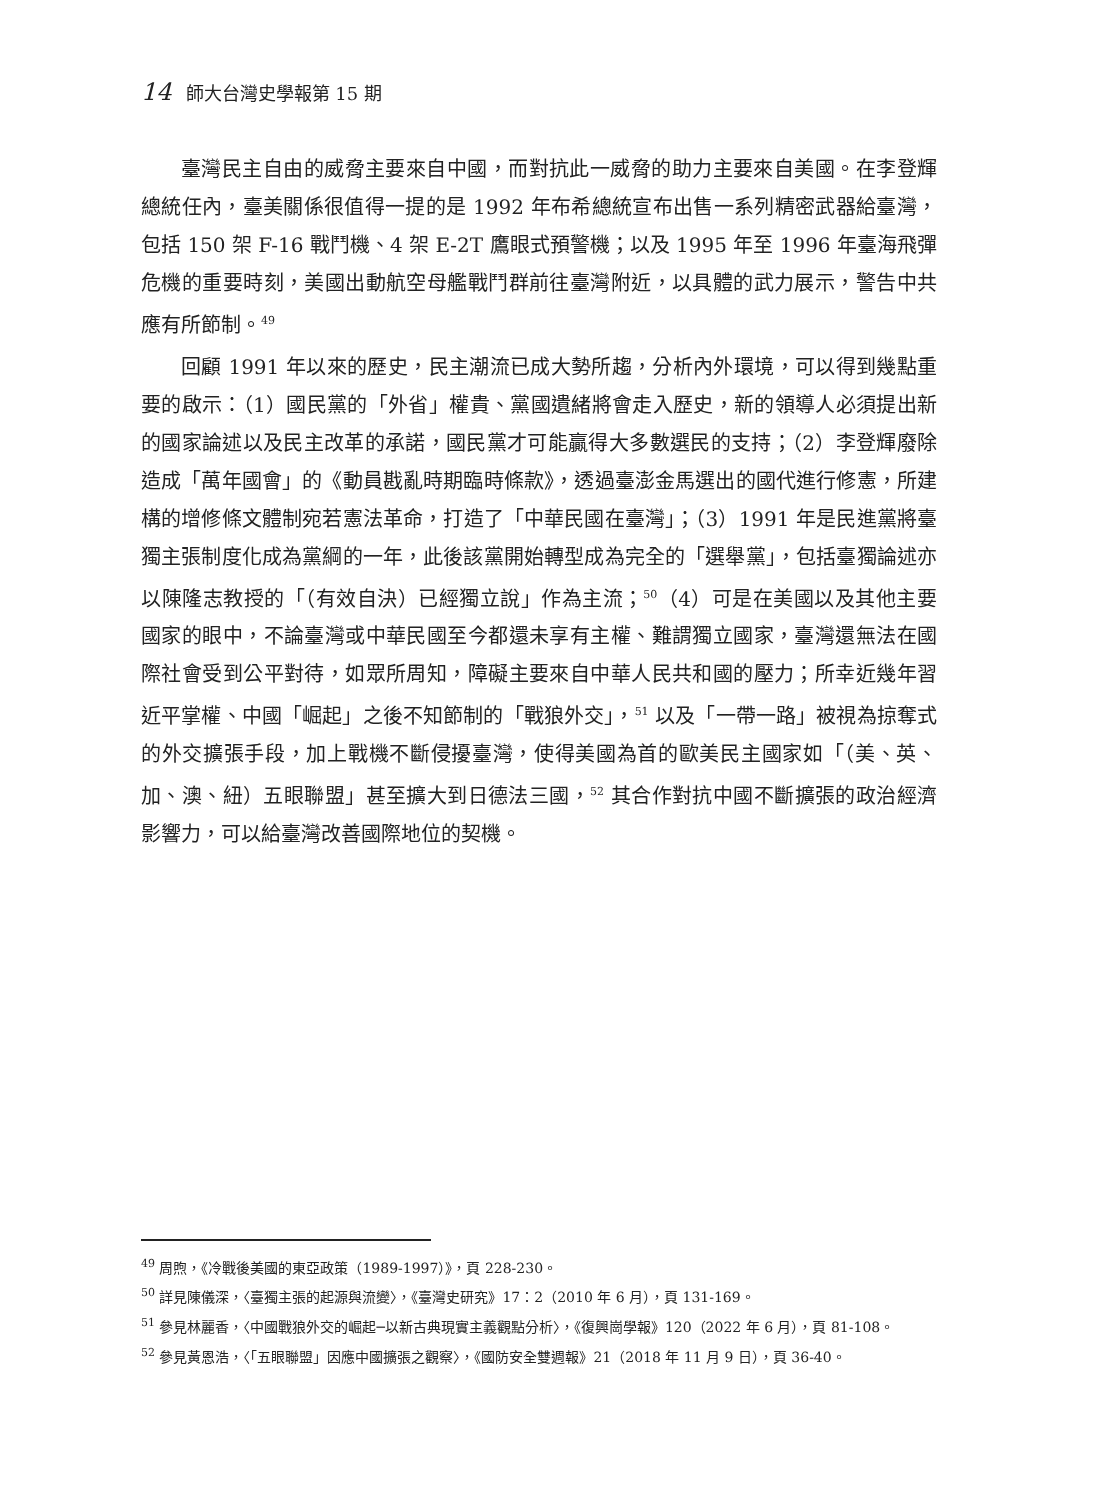14 師大台灣史學報第 15 期
臺灣民主自由的威脅主要來自中國，而對抗此一威脅的助力主要來自美國。在李登輝總統任內，臺美關係很值得一提的是 1992 年布希總統宣布出售一系列精密武器給臺灣，包括 150 架 F-16 戰鬥機、4 架 E-2T 鷹眼式預警機；以及 1995 年至 1996 年臺海飛彈危機的重要時刻，美國出動航空母艦戰鬥群前往臺灣附近，以具體的武力展示，警告中共應有所節制。<sup>49</sup>
回顧 1991 年以來的歷史，民主潮流已成大勢所趨，分析內外環境，可以得到幾點重要的啟示：（1）國民黨的「外省」權貴、黨國遺緒將會走入歷史，新的領導人必須提出新的國家論述以及民主改革的承諾，國民黨才可能贏得大多數選民的支持；（2）李登輝廢除造成「萬年國會」的《動員戡亂時期臨時條款》，透過臺澎金馬選出的國代進行修憲，所建構的增修條文體制宛若憲法革命，打造了「中華民國在臺灣」；（3）1991 年是民進黨將臺獨主張制度化成為黨綱的一年，此後該黨開始轉型成為完全的「選舉黨」，包括臺獨論述亦以陳隆志教授的「（有效自決）已經獨立說」作為主流；<sup>50</sup>（4）可是在美國以及其他主要國家的眼中，不論臺灣或中華民國至今都還未享有主權、難謂獨立國家，臺灣還無法在國際社會受到公平對待，如眾所周知，障礙主要來自中華人民共和國的壓力；所幸近幾年習近平掌權、中國「崛起」之後不知節制的「戰狼外交」，<sup>51</sup> 以及「一帶一路」被視為掠奪式的外交擴張手段，加上戰機不斷侵擾臺灣，使得美國為首的歐美民主國家如「（美、英、加、澳、紐）五眼聯盟」甚至擴大到日德法三國，<sup>52</sup> 其合作對抗中國不斷擴張的政治經濟影響力，可以給臺灣改善國際地位的契機。
<sup>49</sup> 周煦，《冷戰後美國的東亞政策（1989-1997）》，頁 228-230。
<sup>50</sup> 詳見陳儀深，〈臺獨主張的起源與流變〉，《臺灣史研究》17：2（2010 年 6 月），頁 131-169。
<sup>51</sup> 參見林麗香，〈中國戰狼外交的崛起─以新古典現實主義觀點分析〉，《復興崗學報》120（2022 年 6 月），頁 81-108。
<sup>52</sup> 參見黃恩浩，〈「五眼聯盟」因應中國擴張之觀察〉，《國防安全雙週報》21（2018 年 11 月 9 日），頁 36-40。